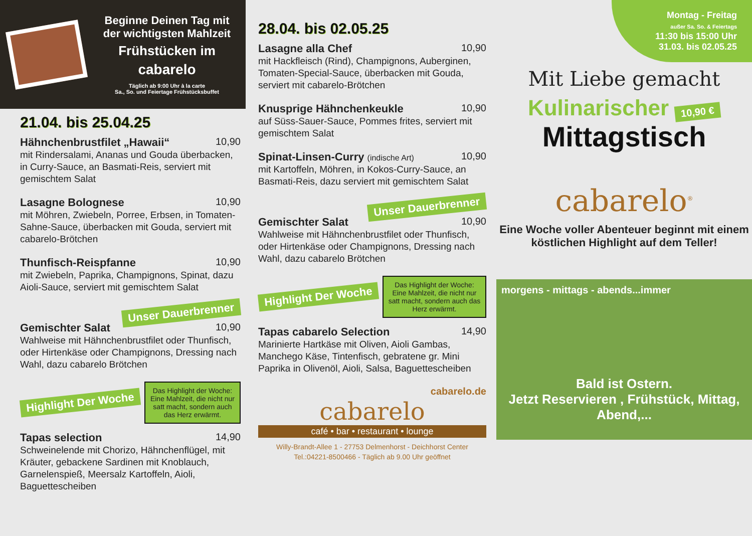Beginne Deinen Tag mit der wichtigsten Mahlzeit
Frühstücken im
cabarelo
Täglich ab 9:00 Uhr à la carte
Sa., So. und Feiertage Frühstücksbuffet
21.04. bis 25.04.25
Hähnchenbrustfilet „Hawaii“ 10,90
mit Rindersalami, Ananas und Gouda überbacken, in Curry-Sauce, an Basmati-Reis, serviert mit gemischtem Salat
Lasagne Bolognese 10,90
mit Möhren, Zwiebeln, Porree, Erbsen, in Tomaten-Sahne-Sauce, überbacken mit Gouda, serviert mit cabarelo-Brötchen
Thunfisch-Reispfanne 10,90
mit Zwiebeln, Paprika, Champignons, Spinat, dazu Aioli-Sauce, serviert mit gemischtem Salat
Unser Dauerbrenner
Gemischter Salat 10,90
Wahlweise mit Hähnchenbrustfilet oder Thunfisch, oder Hirtenkäse oder Champignons, Dressing nach Wahl, dazu cabarelo Brötchen
Highlight Der Woche
Das Highlight der Woche:
Eine Mahlzeit, die nicht nur satt macht, sondern auch das Herz erwärmt.
Tapas selection 14,90
Schweinelende mit Chorizo, Hähnchenflügel, mit Kräuter, gebackene Sardinen mit Knoblauch, Garnelenspieß, Meersalz Kartoffeln, Aioli, Baguettescheiben
28.04. bis 02.05.25
Lasagne alla Chef 10,90
mit Hackfleisch (Rind), Champignons, Auberginen, Tomaten-Special-Sauce, überbacken mit Gouda, serviert mit cabarelo-Brötchen
Knusprige Hähnchenkeukle 10,90
auf Süss-Sauer-Sauce, Pommes frites, serviert mit gemischtem Salat
Spinat-Linsen-Curry (indische Art) 10,90
mit Kartoffeln, Möhren, in Kokos-Curry-Sauce, an Basmati-Reis, dazu serviert mit gemischtem Salat
Unser Dauerbrenner
Gemischter Salat 10,90
Wahlweise mit Hähnchenbrustfilet oder Thunfisch, oder Hirtenkäse oder Champignons, Dressing nach Wahl, dazu cabarelo Brötchen
Highlight Der Woche
Das Highlight der Woche:
Eine Mahlzeit, die nicht nur satt macht, sondern auch das Herz erwärmt.
Tapas cabarelo Selection 14,90
Marinierte Hartkäse mit Oliven, Aioli Gambas, Manchego Käse, Tintenfisch, gebratene gr. Mini Paprika in Olivenöl, Aioli, Salsa, Baguettescheiben
cabarelo.de
cabarelo
café • bar • restaurant • lounge
Willy-Brandt-Allee 1 - 27753 Delmenhorst - Deichhorst Center
Tel.:04221-8500466 - Täglich ab 9.00 Uhr geöffnet
Montag - Freitag
außer Sa. So. & Feiertags
11:30 bis 15:00 Uhr
31.03. bis 02.05.25
Mit Liebe gemacht
Kulinarischer 10,90 €
Mittagstisch
cabarelo<sup>®</sup>
Eine Woche voller Abenteuer beginnt mit einem köstlichen Highlight auf dem Teller!
morgens - mittags - abends...immer
Bald ist Ostern.
Jetzt Reservieren , Frühstück, Mittag, Abend,...